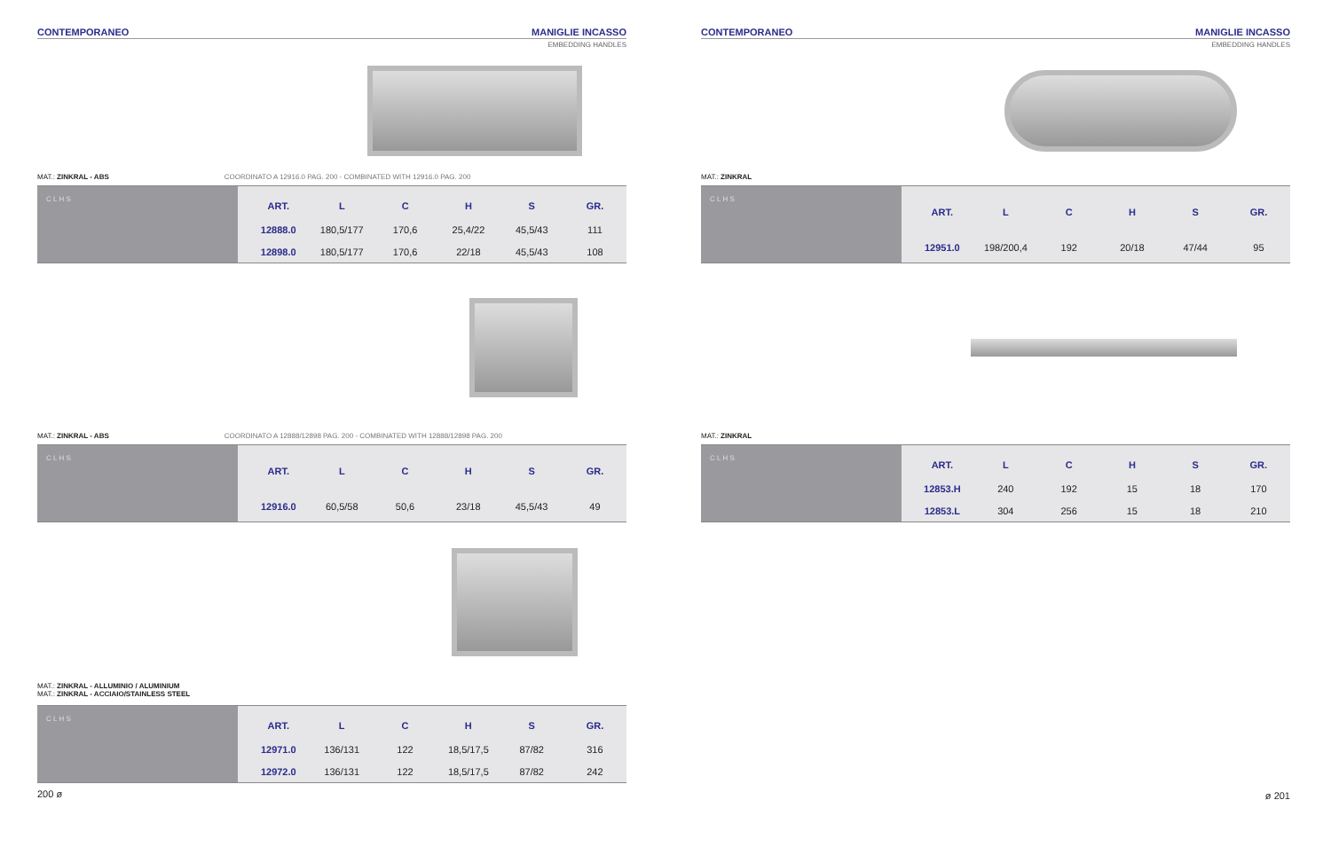CONTEMPORANEO MANIGLIE INCASSO
EMBEDDING HANDLES
MAT.: ZINKRAL - ABS COORDINATO A 12916.0 PAG. 200 - COMBINATED WITH 12916.0 PAG. 200
C L H S
| ART. | L | C | H | S | GR. |
| --- | --- | --- | --- | --- | --- |
| 12888.0 | 180,5/177 | 170,6 | 25,4/22 | 45,5/43 | 111 |
| 12898.0 | 180,5/177 | 170,6 | 22/18 | 45,5/43 | 108 |
MAT.: ZINKRAL - ABS COORDINATO A 12888/12898 PAG. 200 - COMBINATED WITH 12888/12898 PAG. 200
C L H S
| ART. | L | C | H | S | GR. |
| --- | --- | --- | --- | --- | --- |
| 12916.0 | 60,5/58 | 50,6 | 23/18 | 45,5/43 | 49 |
MAT.: ZINKRAL - ALLUMINIO / ALUMINIUM
MAT.: ZINKRAL - ACCIAIO/STAINLESS STEEL
C L H S
| ART. | L | C | H | S | GR. |
| --- | --- | --- | --- | --- | --- |
| 12971.0 | 136/131 | 122 | 18,5/17,5 | 87/82 | 316 |
| 12972.0 | 136/131 | 122 | 18,5/17,5 | 87/82 | 242 |
200 ø
CONTEMPORANEO MANIGLIE INCASSO
EMBEDDING HANDLES
MAT.: ZINKRAL
C L H S
| ART. | L | C | H | S | GR. |
| --- | --- | --- | --- | --- | --- |
| 12951.0 | 198/200,4 | 192 | 20/18 | 47/44 | 95 |
MAT.: ZINKRAL
C L H S
| ART. | L | C | H | S | GR. |
| --- | --- | --- | --- | --- | --- |
| 12853.H | 240 | 192 | 15 | 18 | 170 |
| 12853.L | 304 | 256 | 15 | 18 | 210 |
ø 201